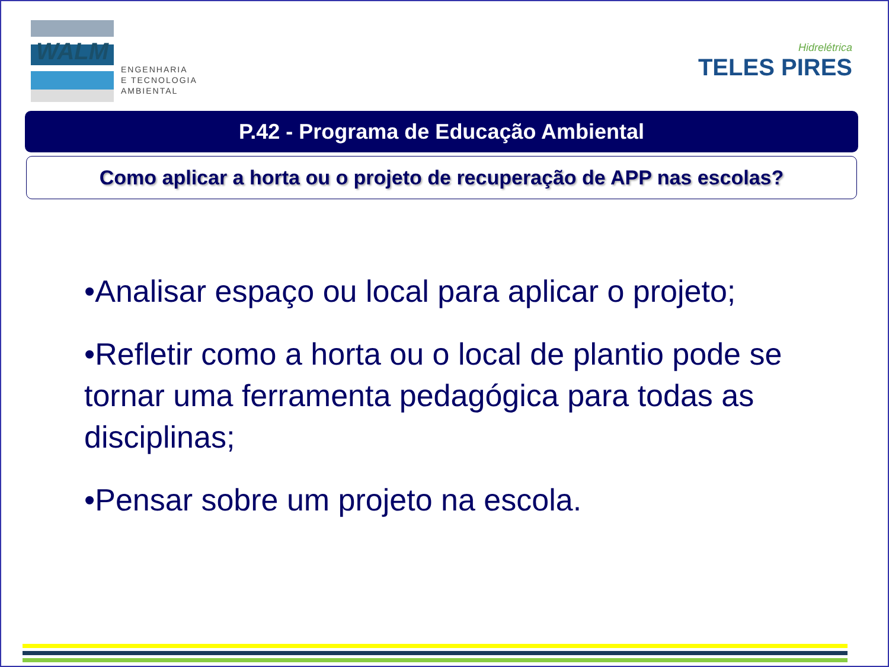WALM
ENGENHARIA
E TECNOLOGIA
AMBIENTAL
Hidrelétrica
TELES PIRES
P.42 - Programa de Educação Ambiental
Como aplicar a horta ou o projeto de recuperação de APP nas escolas?
•Analisar espaço ou local para aplicar o projeto;
•Refletir como a horta ou o local de plantio pode se tornar uma ferramenta pedagógica para todas as disciplinas;
•Pensar sobre um projeto na escola.